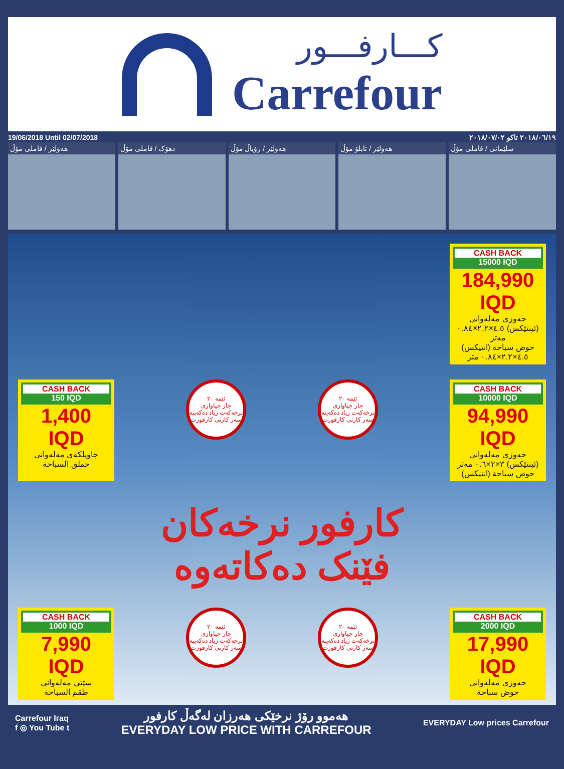كـــارفـــور
Carrefour
19/06/2018 Until 02/07/2018 ٢٠١٨/٠٦/١٩ تاكو ٢٠١٨/٠٧/٠٢
هەولێر / فاملی مۆڵ دهۆک / فاملی مۆڵ هەولێر / رۆیاڵ مۆڵ هەولێر / تابلۆ مۆڵ سلێمانی / فاملی مۆڵ
CASH BACK
15000 IQD
184,990 IQD
حەوزی مەلەوانی (ئینتێکس) ٤.٥×٢.٢×٠.٨٤ مەتر
حوض سباحة (انتيكس) ٤.٥×٢.٢×٠.٨٤ متر
CASH BACK
150 IQD
1,400 IQD
چاویلکەی مەلەوانی
حملق السباحة
ئێمە ٢٠
جار جیاوازی نرخەکەت زیاد دەکەینە سەر کارتی کارفورت
ئێمە ٢٠
جار جیاوازی نرخەکەت زیاد دەکەینە سەر کارتی کارفورت
CASH BACK
10000 IQD
94,990 IQD
حەوزی مەلەوانی (ئینتێکس) ٣×٢×٠.٦ مەتر
حوض سباحة (انتيكس)
کارفور نرخەکان
فێنک دەکاتەوە
CASH BACK
1000 IQD
7,990 IQD
سێتی مەلەوانی
طقم السباحة
ئێمە ٢٠
جار جیاوازی نرخەکەت زیاد دەکەینە سەر کارتی کارفورت
ئێمە ٢٠
جار جیاوازی نرخەکەت زیاد دەکەینە سەر کارتی کارفورت
CASH BACK
2000 IQD
17,990 IQD
حەوزی مەلەوانی
حوض سباحة
Carrefour Iraq
f ◎ You Tube t
هەموو رۆژ نرخێکی هەرزان لەگەڵ کارفور
EVERYDAY LOW PRICE WITH CARREFOUR
EVERYDAY Low prices Carrefour